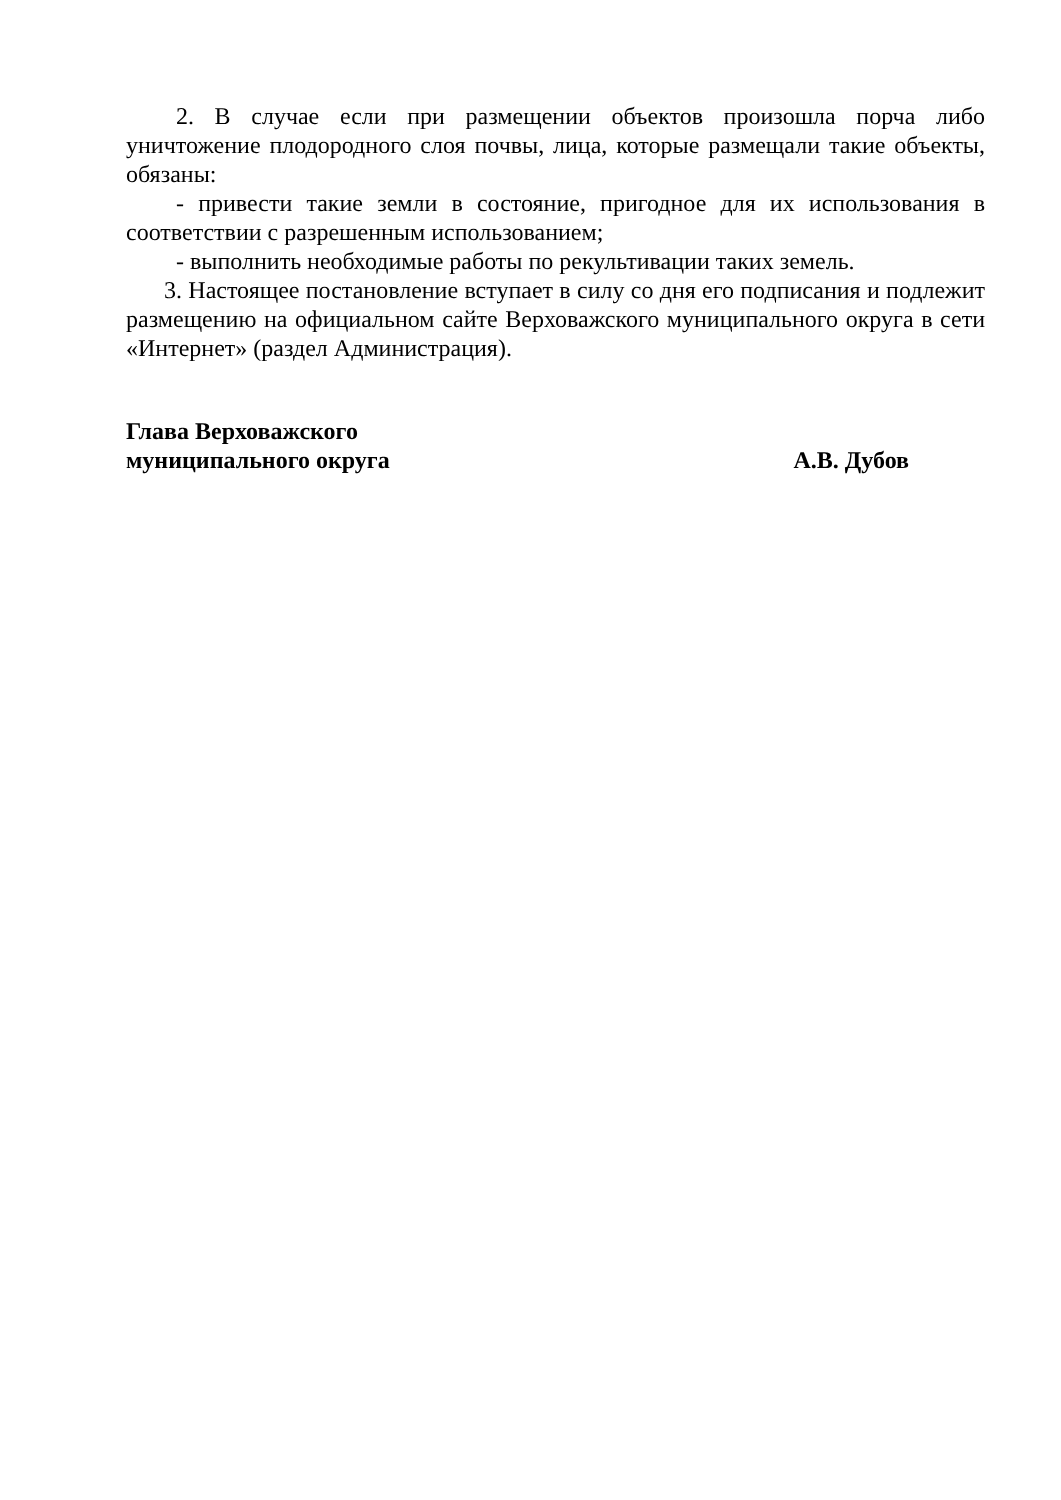2. В случае если при размещении объектов произошла порча либо уничтожение плодородного слоя почвы, лица, которые размещали такие объекты, обязаны:
- привести такие земли в состояние, пригодное для их использования в соответствии с разрешенным использованием;
- выполнить необходимые работы по рекультивации таких земель.
3. Настоящее постановление вступает в силу со дня его подписания и подлежит размещению на официальном сайте Верховажского муниципального округа в сети «Интернет» (раздел Администрация).
Глава Верховажского
муниципального округа
А.В. Дубов